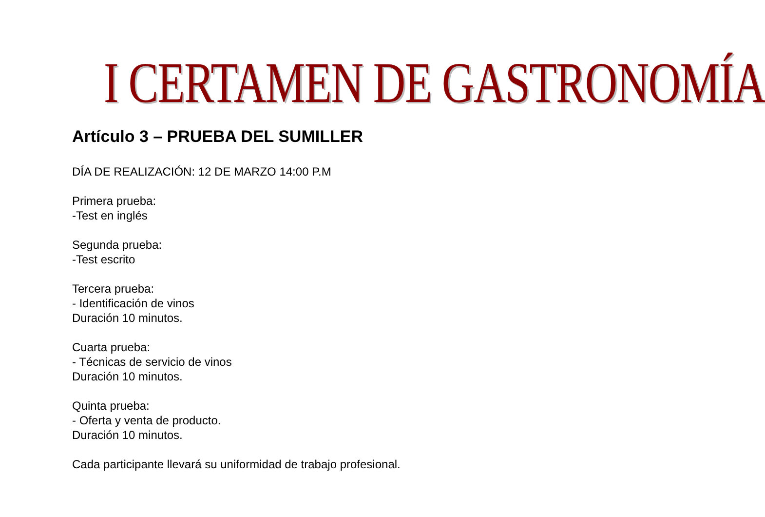I CERTAMEN DE GASTRONOMÍA
Artículo 3 – PRUEBA DEL SUMILLER
DÍA DE REALIZACIÓN: 12 DE MARZO 14:00 P.M
Primera prueba:
-Test en inglés
Segunda prueba:
-Test escrito
Tercera prueba:
- Identificación de vinos
Duración 10 minutos.
Cuarta prueba:
- Técnicas de servicio de vinos
Duración 10 minutos.
Quinta prueba:
- Oferta y venta de producto.
Duración 10 minutos.
Cada participante llevará su uniformidad de trabajo profesional.